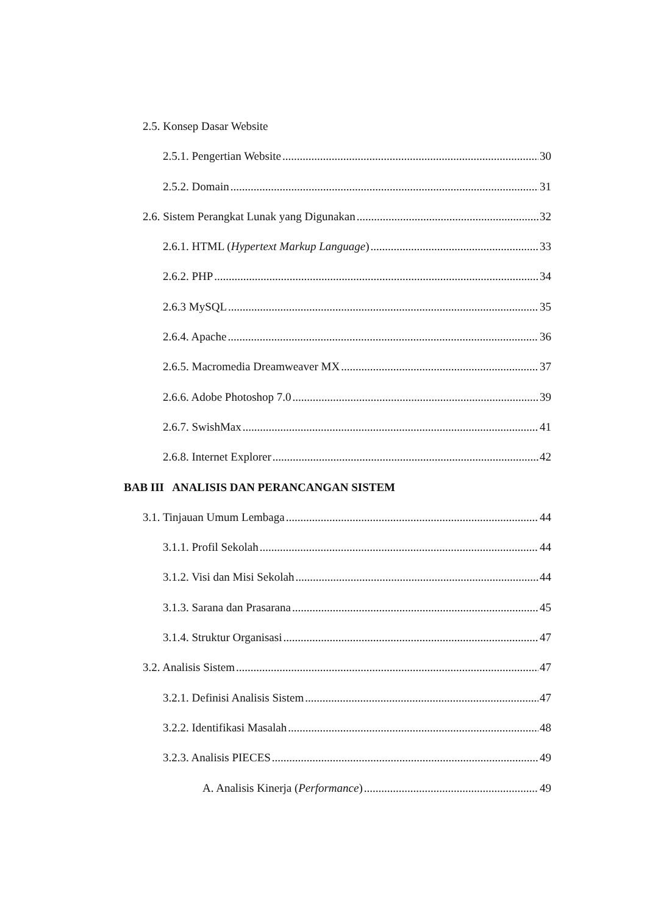2.5. Konsep Dasar Website
2.5.1. Pengertian Website 30
2.5.2. Domain 31
2.6. Sistem Perangkat Lunak yang Digunakan 32
2.6.1. HTML (Hypertext Markup Language) 33
2.6.2. PHP 34
2.6.3 MySQL 35
2.6.4. Apache 36
2.6.5. Macromedia Dreamweaver MX 37
2.6.6. Adobe Photoshop 7.0 39
2.6.7. SwishMax 41
2.6.8. Internet Explorer 42
BAB III ANALISIS DAN PERANCANGAN SISTEM
3.1. Tinjauan Umum Lembaga 44
3.1.1. Profil Sekolah 44
3.1.2. Visi dan Misi Sekolah 44
3.1.3. Sarana dan Prasarana 45
3.1.4. Struktur Organisasi 47
3.2. Analisis Sistem 47
3.2.1. Definisi Analisis Sistem 47
3.2.2. Identifikasi Masalah 48
3.2.3. Analisis PIECES 49
A. Analisis Kinerja (Performance) 49